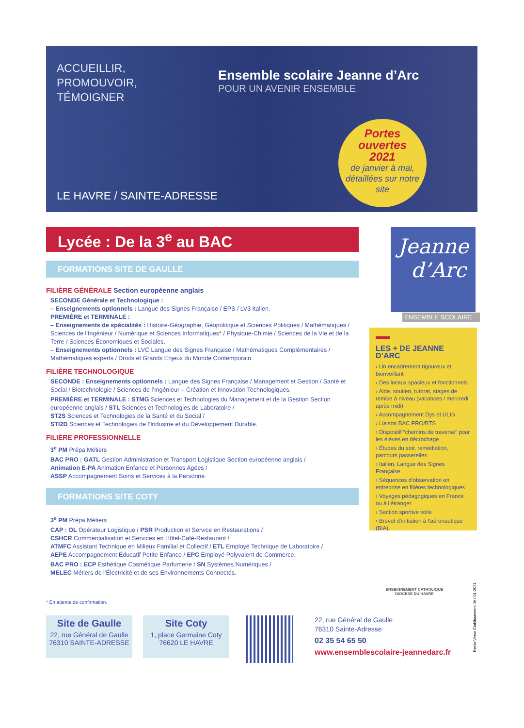ACCUEILLIR,
PROMOUVOIR,
TÉMOIGNER
Ensemble scolaire Jeanne d’Arc
POUR UN AVENIR ENSEMBLE
LE HAVRE / SAINTE-ADRESSE
Portes
ouvertes
2021
de janvier à mai, détaillées sur notre site
Lycée : De la 3<sup>e</sup> au BAC
FORMATIONS SITE DE GAULLE
FILIÈRE GÉNÉRALE Section européenne anglais
SECONDE Générale et Technologique :
– Enseignements optionnels : Langue des Signes Française / EPS / LV3 Italien.
PREMIÈRE et TERMINALE :
– Enseignements de spécialités : Histoire-Géographie, Géopolitique et Sciences Politiques / Mathématiques / Sciences de l’Ingénieur / Numérique et Sciences Informatiques* / Physique-Chimie / Sciences de la Vie et de la Terre / Sciences Économiques et Sociales.
– Enseignements optionnels : LVC Langue des Signes Française / Mathématiques Complémentaires / Mathématiques experts / Droits et Grands Enjeux du Monde Contemporain.
FILIÈRE TECHNOLOGIQUE
SECONDE : Enseignements optionnels : Langue des Signes Française / Management et Gestion / Santé et Social / Biotechnologie / Sciences de l’Ingénieur – Création et Innovation Technologiques.
PREMIÈRE et TERMINALE : STMG Sciences et Technologies du Management et de la Gestion Section européenne anglais / STL Sciences et Technologies de Laboratoire /
ST2S Sciences et Technologies de la Santé et du Social /
STI2D Sciences et Technologies de l’Industrie et du Développement Durable.
FILIÈRE PROFESSIONNELLE
3<sup>e</sup> PM Prépa Métiers
BAC PRO : GATL Gestion Administration et Transport Logistique Section européenne anglais /
Animation E-PA Animation Enfance et Personnes Agées /
ASSP Accompagnement Soins et Services à la Personne.
FORMATIONS SITE COTY
3<sup>e</sup> PM Prépa Métiers
CAP : OL Opérateur Logistique / PSR Production et Service en Restaurations /
CSHCR Commercialisation et Services en Hôtel-Café-Restaurant /
ATMFC Assistant Technique en Milieux Familial et Collectif / ETL Employé Technique de Laboratoire /
AEPE Accompagnement Éducatif Petite Enfance / EPC Employé Polyvalent de Commerce.
BAC PRO : ECP Esthétique Cosmétique Parfumerie / SN Systèmes Numériques /
MELEC Métiers de l’Électricité et de ses Environnements Connectés.
Jeanne
d’Arc
ENSEMBLE SCOLAIRE
LES + DE JEANNE D’ARC
› Un encadrement rigoureux et bienveillant
› Des locaux spacieux et fonctionnels
› Aide, soutien, tutorat, stages de remise à niveau (vacances / mercredi après midi)
› Accompagnement Dys et ULIS
› Liaison BAC PRO/BTS
› Dispositif “chemins de traverse” pour les élèves en décrochage
› Études du soir, remédiation, parcours passerelles
› Italien, Langue des Signes Française
› Séquences d’observation en entreprise en filières technologiques
› Voyages pédagogiques en France ou à l’étranger
› Section sportive voile
› Brevet d’initiation à l’aéronautique (BIA).
ENSEIGNEMENT CATHOLIQUE
DIOCÈSE DU HAVRE
Recto-Verso Établissement JA / 01-2021
* En attente de confirmation.
Site de Gaulle
22, rue Général de Gaulle
76310 SAINTE-ADRESSE
Site Coty
1, place Germaine Coty
76620 LE HAVRE
22, rue Général de Gaulle
76310 Sainte-Adresse
02 35 54 65 50
www.ensemblescolaire-jeannedarc.fr